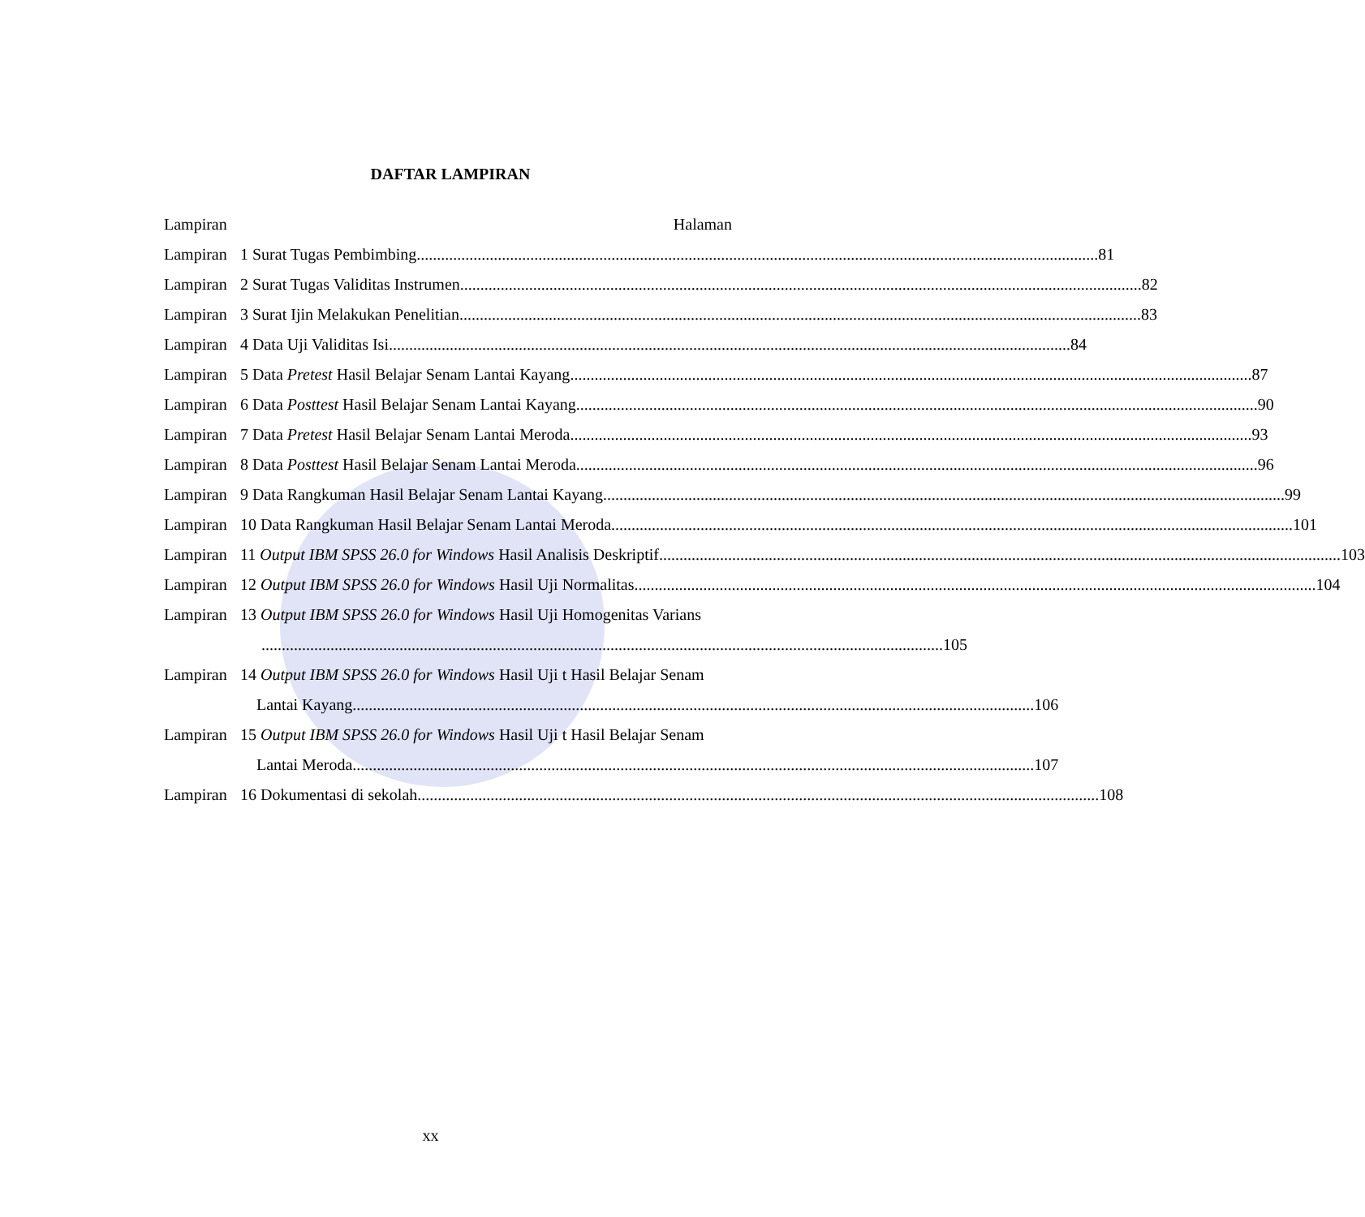DAFTAR LAMPIRAN
Lampiran Halaman
Lampiran
1 Surat Tugas Pembimbing 81
Lampiran
2 Surat Tugas Validitas Instrumen 82
Lampiran
3 Surat Ijin Melakukan Penelitian 83
Lampiran
4 Data Uji Validitas Isi 84
Lampiran
5 Data Pretest Hasil Belajar Senam Lantai Kayang 87
Lampiran
6 Data Posttest Hasil Belajar Senam Lantai Kayang 90
Lampiran
7 Data Pretest Hasil Belajar Senam Lantai Meroda 93
Lampiran
8 Data Posttest Hasil Belajar Senam Lantai Meroda 96
Lampiran
9 Data Rangkuman Hasil Belajar Senam Lantai Kayang 99
Lampiran
10 Data Rangkuman Hasil Belajar Senam Lantai Meroda 101
Lampiran
11 Output IBM SPSS 26.0 for Windows Hasil Analisis Deskriptif 103
Lampiran
12 Output IBM SPSS 26.0 for Windows Hasil Uji Normalitas 104
Lampiran
13 Output IBM SPSS 26.0 for Windows Hasil Uji Homogenitas Varians
105
Lampiran
14 Output IBM SPSS 26.0 for Windows Hasil Uji t Hasil Belajar Senam
Lantai Kayang 106
Lampiran
15 Output IBM SPSS 26.0 for Windows Hasil Uji t Hasil Belajar Senam
Lantai Meroda 107
Lampiran
16 Dokumentasi di sekolah 108
xx